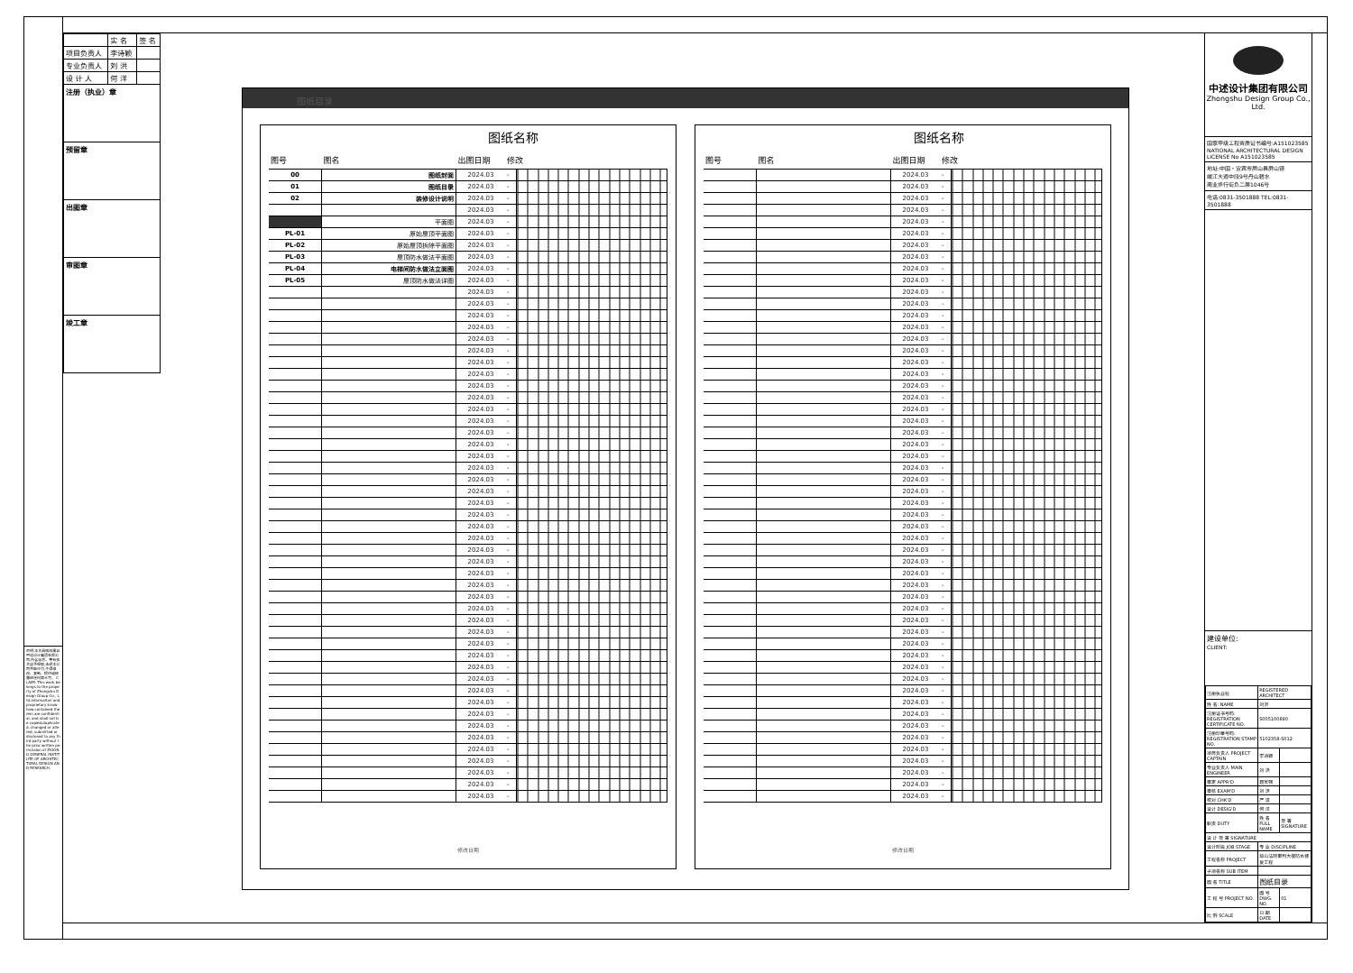声明:本作品版权属自中述设计集团有限公司,所含信息、专有技术应予保密,未经本公司书面许可,不得修改、复制、提供或披露给任何第三方。 CLAIM: This work belongs to the property of Zhongshu Design Group Co., Ltd.information and proprietary know-how contained therein are confidential, and shall not be copied,duplicated, changed or altered, submitted or disclosed to any third party without the prior written permission of ZIGONG GENERAL INSTITUTE OF ARCHITECTURAL DESIGN AND RESEARCH.
| | 实 名 | 签 名 |
| 项目负责人 | 李诗颖 | |
| 专业负责人 | 刘 洪 | |
| 设 计 人 | 何 洋 | |
注册（执业）章
预留章
出图章
审图章
竣工章
图纸目录
图纸名称
| 图号 | 图名 | 出图日期 | 修改 | |
| 00 | 图纸封面 | 2024.03 | - | |
| 01 | 图纸目录 | 2024.03 | - | |
| 02 | 装修设计说明 | 2024.03 | - | |
| | | 2024.03 | - | |
| | 平面图 | 2024.03 | - | |
| PL-01 | 原始屋顶平面图 | 2024.03 | - | |
| PL-02 | 原始屋顶拆除平面图 | 2024.03 | - | |
| PL-03 | 屋顶防水做法平面图 | 2024.03 | - | |
| PL-04 | 电梯间防水做法立面图 | 2024.03 | - | |
| PL-05 | 屋顶防水做法详图 | 2024.03 | - | |
| | | 2024.03 | - | |
| | | 2024.03 | - | |
| | | 2024.03 | - | |
| | | 2024.03 | - | |
| | | 2024.03 | - | |
| | | 2024.03 | - | |
| | | 2024.03 | - | |
| | | 2024.03 | - | |
| | | 2024.03 | - | |
| | | 2024.03 | - | |
| | | 2024.03 | - | |
| | | 2024.03 | - | |
| | | 2024.03 | - | |
| | | 2024.03 | - | |
| | | 2024.03 | - | |
| | | 2024.03 | - | |
| | | 2024.03 | - | |
| | | 2024.03 | - | |
| | | 2024.03 | - | |
| | | 2024.03 | - | |
| | | 2024.03 | - | |
| | | 2024.03 | - | |
| | | 2024.03 | - | |
| | | 2024.03 | - | |
| | | 2024.03 | - | |
| | | 2024.03 | - | |
| | | 2024.03 | - | |
| | | 2024.03 | - | |
| | | 2024.03 | - | |
| | | 2024.03 | - | |
| | | 2024.03 | - | |
| | | 2024.03 | - | |
| | | 2024.03 | - | |
| | | 2024.03 | - | |
| | | 2024.03 | - | |
| | | 2024.03 | - | |
| | | 2024.03 | - | |
| | | 2024.03 | - | |
| | | 2024.03 | - | |
| | | 2024.03 | - | |
| | | 2024.03 | - | |
| | | 2024.03 | - | |
| | | 2024.03 | - | |
| | | 2024.03 | - | |
修改日期
图纸名称
| 图号 | 图名 | 出图日期 | 修改 | |
| | | 2024.03 | - | |
| | | 2024.03 | - | |
| | | 2024.03 | - | |
| | | 2024.03 | - | |
| | | 2024.03 | - | |
| | | 2024.03 | - | |
| | | 2024.03 | - | |
| | | 2024.03 | - | |
| | | 2024.03 | - | |
| | | 2024.03 | - | |
| | | 2024.03 | - | |
| | | 2024.03 | - | |
| | | 2024.03 | - | |
| | | 2024.03 | - | |
| | | 2024.03 | - | |
| | | 2024.03 | - | |
| | | 2024.03 | - | |
| | | 2024.03 | - | |
| | | 2024.03 | - | |
| | | 2024.03 | - | |
| | | 2024.03 | - | |
| | | 2024.03 | - | |
| | | 2024.03 | - | |
| | | 2024.03 | - | |
| | | 2024.03 | - | |
| | | 2024.03 | - | |
| | | 2024.03 | - | |
| | | 2024.03 | - | |
| | | 2024.03 | - | |
| | | 2024.03 | - | |
| | | 2024.03 | - | |
| | | 2024.03 | - | |
| | | 2024.03 | - | |
| | | 2024.03 | - | |
| | | 2024.03 | - | |
| | | 2024.03 | - | |
| | | 2024.03 | - | |
| | | 2024.03 | - | |
| | | 2024.03 | - | |
| | | 2024.03 | - | |
| | | 2024.03 | - | |
| | | 2024.03 | - | |
| | | 2024.03 | - | |
| | | 2024.03 | - | |
| | | 2024.03 | - | |
| | | 2024.03 | - | |
| | | 2024.03 | - | |
| | | 2024.03 | - | |
| | | 2024.03 | - | |
| | | 2024.03 | - | |
| | | 2024.03 | - | |
| | | 2024.03 | - | |
| | | 2024.03 | - | |
| | | 2024.03 | - | |
修改日期
中述设计集团有限公司
Zhongshu Design Group Co., Ltd.
国家甲级工程资质证书编号:A151023585
NATIONAL ARCHITECTURAL DESIGN
LICENSE No A151023585
地址:中国・宜宾市屏山县屏山镇
岷江大道中段9号丹山碧水
商业步行街负二层1046号
电话:0831-3501888 TEL:0831-3501888
建设单位:
CLIENT:
| 注册执业栏 | REGISTERED ARCHITECT | |
| 姓 名: NAME | 刘洪 | |
| 注册证书号码: REGISTRATION CERTIFICATE NO. | S005100890 | |
| 注册印章号码: REGISTRATION STAMP NO. | 5102358-S012 | |
| 项目负责人 PROJECT CAPTAIN | 李诗颖 | |
| 专业负责人 MAIN ENGINEER | 刘 洪 | |
| 审定 APPR'D | 聂军强 | |
| 审核 EXAM'D | 刘 洪 | |
| 校对 CHK'D | 严 洁 | |
| 设计 DESIG'D | 何 洋 | |
| 职责 DUTY | 姓 名 FULL NAME | 签 署 SIGNATURE |
| 设 计 签 署 SIGNATURE | | |
| 设计阶段 JOB STAGE | 专 业 DISCIPLINE | |
| 工程名称 PROJECT | 琼山法院审判大楼防水修复工程 | |
| 子项名称 SUB ITEM | | |
| 图 名 TITLE | 图纸目录 | |
| 工 程 号 PROJECT NO. | 图 号 DWG. NO. | 01 |
| 比 例 SCALE | 日 期 DATE | |